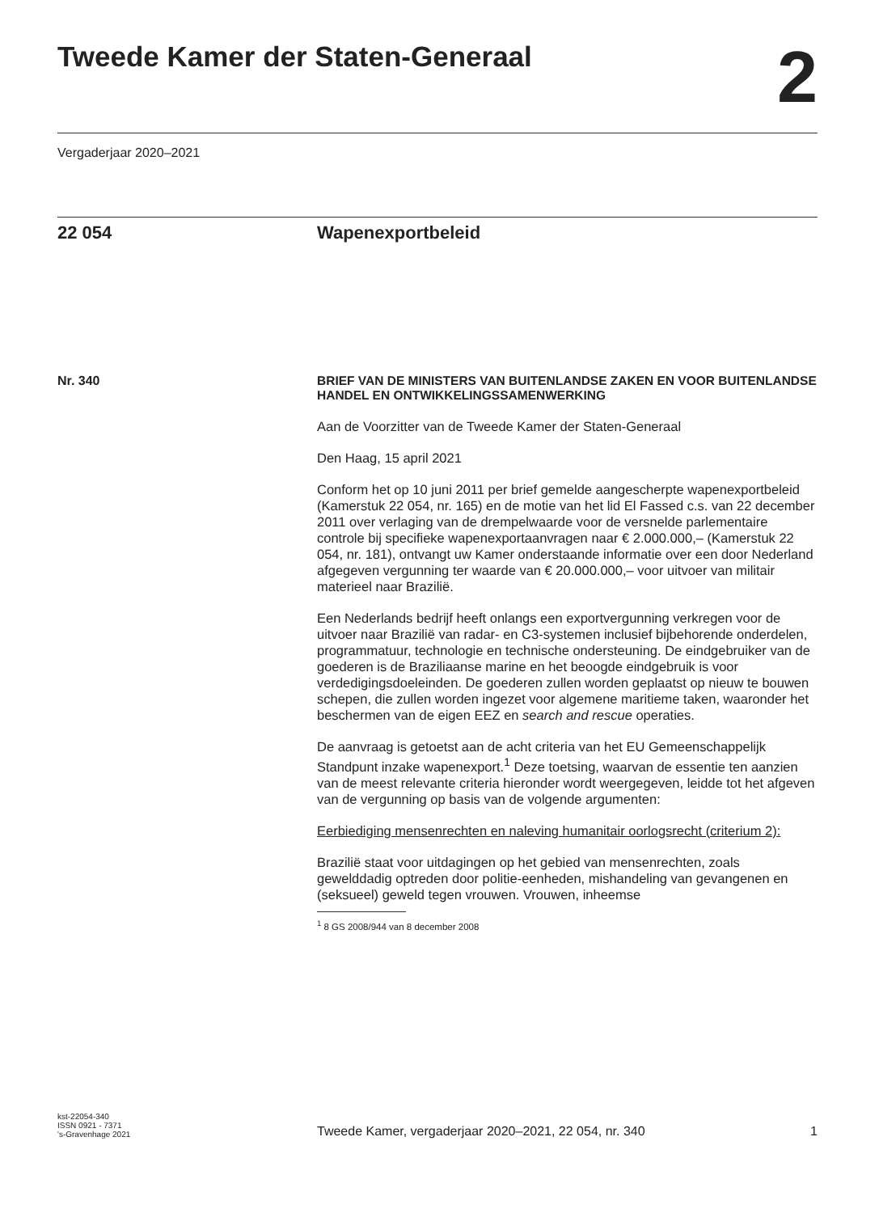Tweede Kamer der Staten-Generaal
2
Vergaderjaar 2020–2021
22 054 Wapenexportbeleid
Nr. 340
BRIEF VAN DE MINISTERS VAN BUITENLANDSE ZAKEN EN VOOR BUITENLANDSE HANDEL EN ONTWIKKELINGSSAMENWERKING
Aan de Voorzitter van de Tweede Kamer der Staten-Generaal
Den Haag, 15 april 2021
Conform het op 10 juni 2011 per brief gemelde aangescherpte wapenexportbeleid (Kamerstuk 22 054, nr. 165) en de motie van het lid El Fassed c.s. van 22 december 2011 over verlaging van de drempelwaarde voor de versnelde parlementaire controle bij specifieke wapenexportaanvragen naar € 2.000.000,– (Kamerstuk 22 054, nr. 181), ontvangt uw Kamer onderstaande informatie over een door Nederland afgegeven vergunning ter waarde van € 20.000.000,– voor uitvoer van militair materieel naar Brazilië.
Een Nederlands bedrijf heeft onlangs een exportvergunning verkregen voor de uitvoer naar Brazilië van radar- en C3-systemen inclusief bijbehorende onderdelen, programmatuur, technologie en technische ondersteuning. De eindgebruiker van de goederen is de Braziliaanse marine en het beoogde eindgebruik is voor verdedigingsdoeleinden. De goederen zullen worden geplaatst op nieuw te bouwen schepen, die zullen worden ingezet voor algemene maritieme taken, waaronder het beschermen van de eigen EEZ en search and rescue operaties.
De aanvraag is getoetst aan de acht criteria van het EU Gemeenschappelijk Standpunt inzake wapenexport.<sup>1</sup> Deze toetsing, waarvan de essentie ten aanzien van de meest relevante criteria hieronder wordt weergegeven, leidde tot het afgeven van de vergunning op basis van de volgende argumenten:
Eerbiediging mensenrechten en naleving humanitair oorlogsrecht (criterium 2):
Brazilië staat voor uitdagingen op het gebied van mensenrechten, zoals gewelddadig optreden door politie-eenheden, mishandeling van gevangenen en (seksueel) geweld tegen vrouwen. Vrouwen, inheemse
<sup>1</sup> 8 GS 2008/944 van 8 december 2008
kst-22054-340
ISSN 0921 - 7371
's-Gravenhage 2021
Tweede Kamer, vergaderjaar 2020–2021, 22 054, nr. 340
1